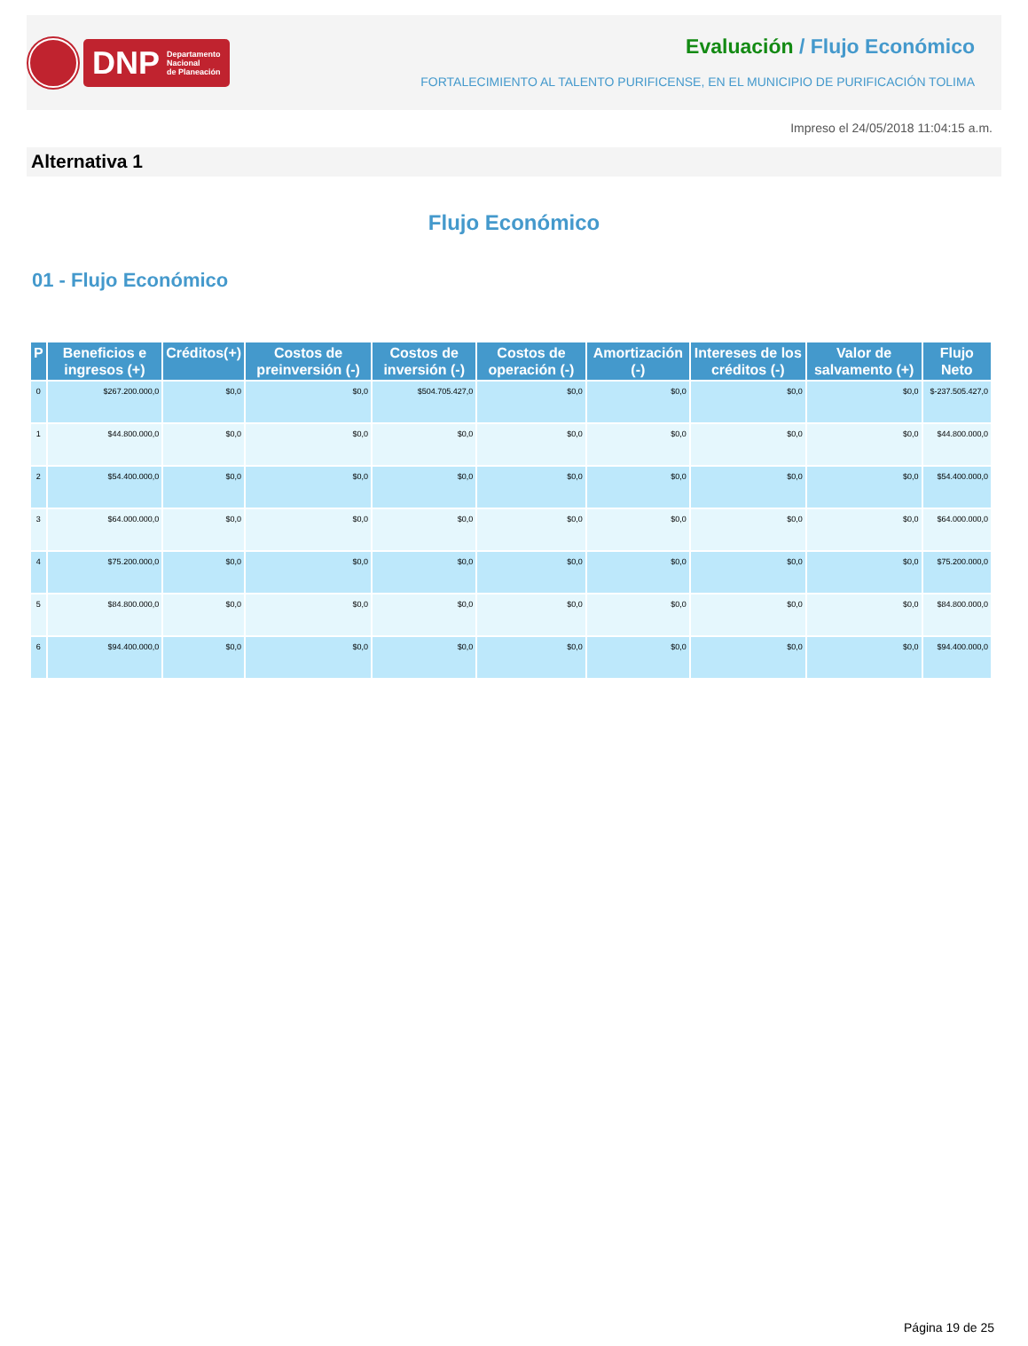DNP Departamento
Nacional
de Planeación
Evaluación / Flujo Económico
FORTALECIMIENTO AL TALENTO PURIFICENSE, EN EL MUNICIPIO DE PURIFICACIÓN TOLIMA
Impreso el 24/05/2018 11:04:15 a.m.
Alternativa 1
Flujo Económico
01 - Flujo Económico
| P | Beneficios e ingresos (+) | Créditos(+) | Costos de preinversión (-) | Costos de inversión (-) | Costos de operación (-) | Amortización (-) | Intereses de los créditos (-) | Valor de salvamento (+) | Flujo Neto |
| --- | --- | --- | --- | --- | --- | --- | --- | --- | --- |
| 0 | $267.200.000,0 | $0,0 | $0,0 | $504.705.427,0 | $0,0 | $0,0 | $0,0 | $0,0 | $-237.505.427,0 |
| 1 | $44.800.000,0 | $0,0 | $0,0 | $0,0 | $0,0 | $0,0 | $0,0 | $0,0 | $44.800.000,0 |
| 2 | $54.400.000,0 | $0,0 | $0,0 | $0,0 | $0,0 | $0,0 | $0,0 | $0,0 | $54.400.000,0 |
| 3 | $64.000.000,0 | $0,0 | $0,0 | $0,0 | $0,0 | $0,0 | $0,0 | $0,0 | $64.000.000,0 |
| 4 | $75.200.000,0 | $0,0 | $0,0 | $0,0 | $0,0 | $0,0 | $0,0 | $0,0 | $75.200.000,0 |
| 5 | $84.800.000,0 | $0,0 | $0,0 | $0,0 | $0,0 | $0,0 | $0,0 | $0,0 | $84.800.000,0 |
| 6 | $94.400.000,0 | $0,0 | $0,0 | $0,0 | $0,0 | $0,0 | $0,0 | $0,0 | $94.400.000,0 |
Página 19 de 25